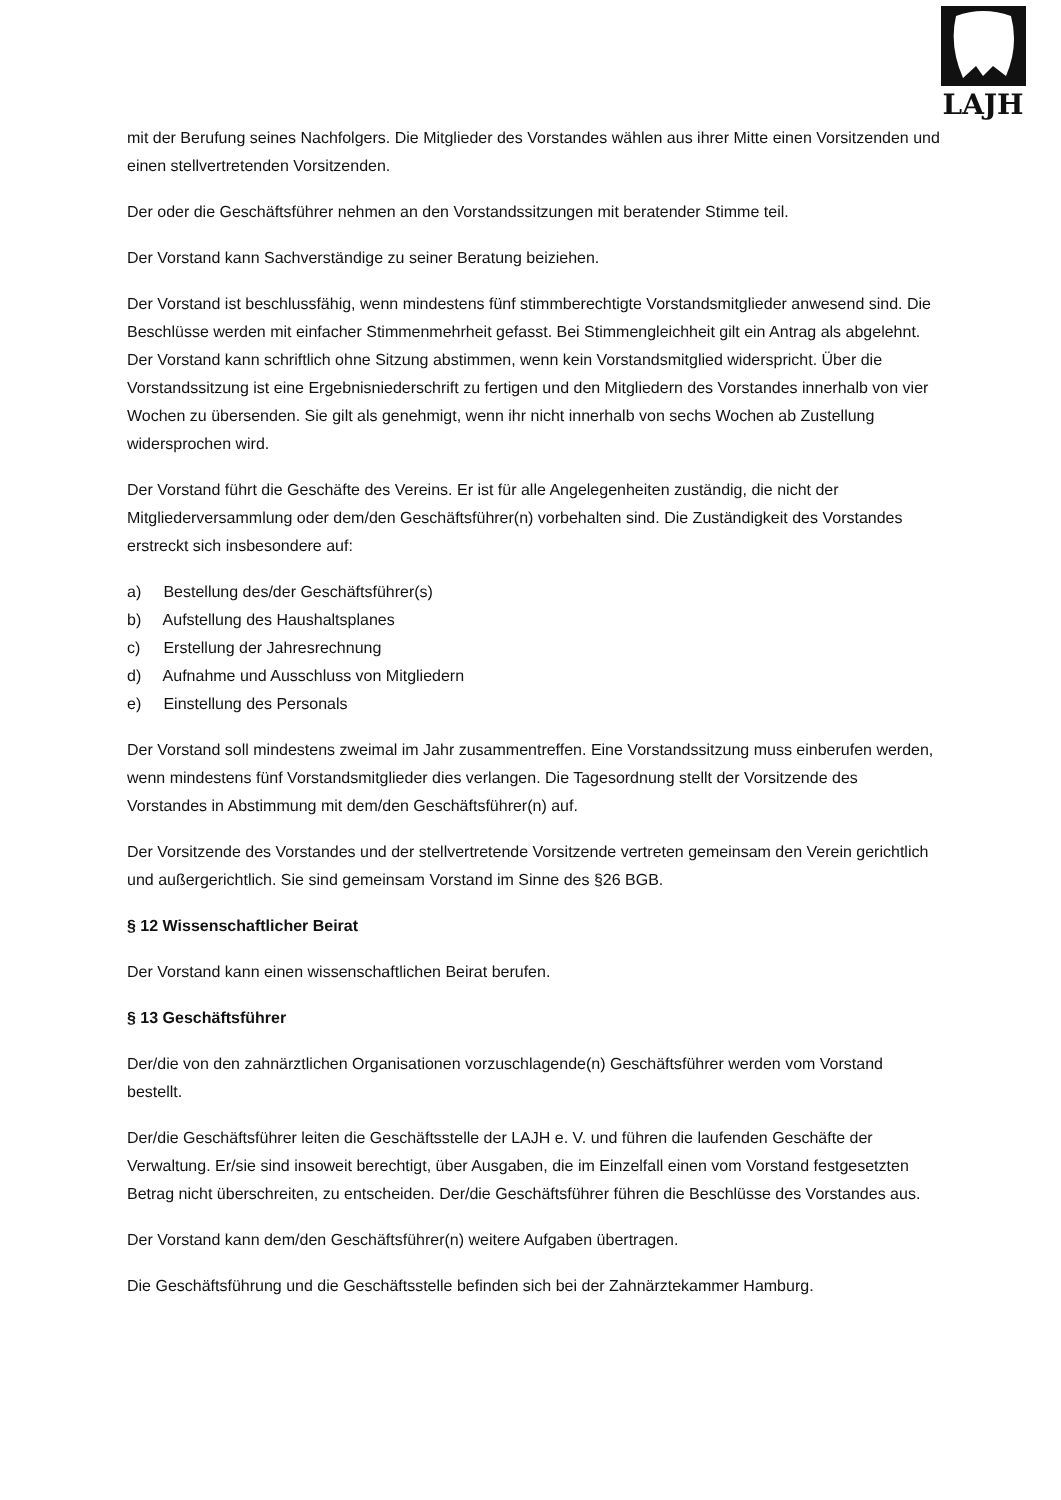LAJH
mit der Berufung seines Nachfolgers. Die Mitglieder des Vorstandes wählen aus ihrer Mitte einen Vorsitzenden und einen stellvertretenden Vorsitzenden.
Der oder die Geschäftsführer nehmen an den Vorstandssitzungen mit beratender Stimme teil.
Der Vorstand kann Sachverständige zu seiner Beratung beiziehen.
Der Vorstand ist beschlussfähig, wenn mindestens fünf stimmberechtigte Vorstandsmitglieder anwesend sind. Die Beschlüsse werden mit einfacher Stimmenmehrheit gefasst. Bei Stimmengleichheit gilt ein Antrag als abgelehnt. Der Vorstand kann schriftlich ohne Sitzung abstimmen, wenn kein Vorstandsmitglied widerspricht. Über die Vorstandssitzung ist eine Ergebnisniederschrift zu fertigen und den Mitgliedern des Vorstandes innerhalb von vier Wochen zu übersenden. Sie gilt als genehmigt, wenn ihr nicht innerhalb von sechs Wochen ab Zustellung widersprochen wird.
Der Vorstand führt die Geschäfte des Vereins. Er ist für alle Angelegenheiten zuständig, die nicht der Mitgliederversammlung oder dem/den Geschäftsführer(n) vorbehalten sind. Die Zuständigkeit des Vorstandes erstreckt sich insbesondere auf:
a) Bestellung des/der Geschäftsführer(s)
b) Aufstellung des Haushaltsplanes
c) Erstellung der Jahresrechnung
d) Aufnahme und Ausschluss von Mitgliedern
e) Einstellung des Personals
Der Vorstand soll mindestens zweimal im Jahr zusammentreffen. Eine Vorstandssitzung muss einberufen werden, wenn mindestens fünf Vorstandsmitglieder dies verlangen. Die Tagesordnung stellt der Vorsitzende des Vorstandes in Abstimmung mit dem/den Geschäftsführer(n) auf.
Der Vorsitzende des Vorstandes und der stellvertretende Vorsitzende vertreten gemeinsam den Verein gerichtlich und außergerichtlich. Sie sind gemeinsam Vorstand im Sinne des §26 BGB.
§ 12 Wissenschaftlicher Beirat
Der Vorstand kann einen wissenschaftlichen Beirat berufen.
§ 13 Geschäftsführer
Der/die von den zahnärztlichen Organisationen vorzuschlagende(n) Geschäftsführer werden vom Vorstand bestellt.
Der/die Geschäftsführer leiten die Geschäftsstelle der LAJH e. V. und führen die laufenden Geschäfte der Verwaltung. Er/sie sind insoweit berechtigt, über Ausgaben, die im Einzelfall einen vom Vorstand festgesetzten Betrag nicht überschreiten, zu entscheiden. Der/die Geschäftsführer führen die Beschlüsse des Vorstandes aus.
Der Vorstand kann dem/den Geschäftsführer(n) weitere Aufgaben übertragen.
Die Geschäftsführung und die Geschäftsstelle befinden sich bei der Zahnärztekammer Hamburg.